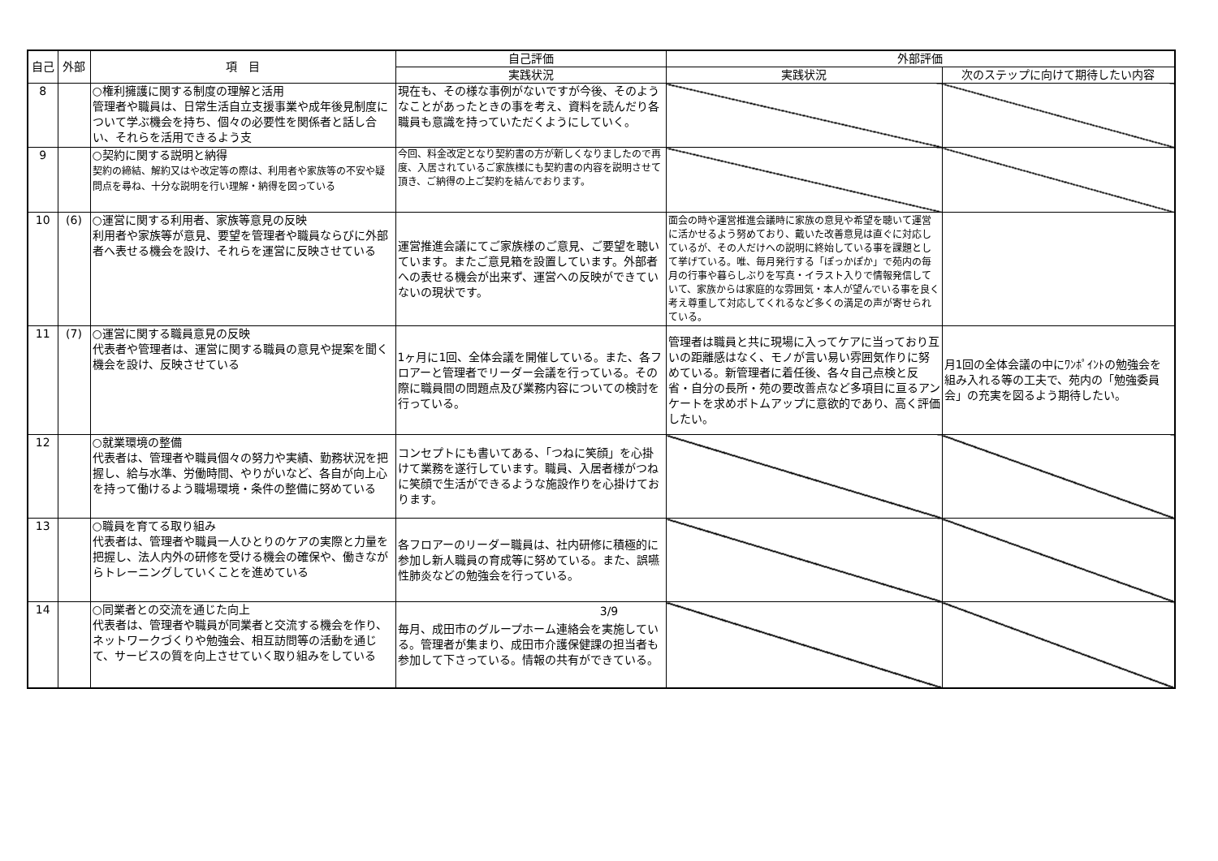| 自己 | 外部 | 項 目 | 自己評価 | 外部評価 | |
| --- | --- | --- | --- | --- | --- |
| | | | 実践状況 | 実践状況 | 次のステップに向けて期待したい内容 |
| 8 | | ○権利擁護に関する制度の理解と活用 管理者や職員は、日常生活自立支援事業や成年後見制度について学ぶ機会を持ち、個々の必要性を関係者と話し合い、それらを活用できるよう支 | 現在も、その様な事例がないですが今後、そのようなことがあったときの事を考え、資料を読んだり各職員も意識を持っていただくようにしていく。 | | |
| 9 | | ○契約に関する説明と納得 契約の締結、解約又はや改定等の際は、利用者や家族等の不安や疑問点を尋ね、十分な説明を行い理解・納得を図っている | 今回、料金改定となり契約書の方が新しくなりましたので再度、入居されているご家族様にも契約書の内容を説明させて頂き、ご納得の上ご契約を結んでおります。 | | |
| 10 | (6) | ○運営に関する利用者、家族等意見の反映 利用者や家族等が意見、要望を管理者や職員ならびに外部者へ表せる機会を設け、それらを運営に反映させている | 運営推進会議にてご家族様のご意見、ご要望を聴いています。またご意見箱を設置しています。外部者への表せる機会が出来ず、運営への反映ができていないの現状です。 | 面会の時や運営推進会議時に家族の意見や希望を聴いて運営に活かせるよう努めており、戴いた改善意見は直ぐに対応しているが、その人だけへの説明に終始している事を課題として挙げている。唯、毎月発行する「ぽっかぽか」で苑内の毎月の行事や暮らしぶりを写真・イラスト入りで情報発信していて、家族からは家庭的な雰囲気・本人が望んでいる事を良く考え尊重して対応してくれるなど多くの満足の声が寄せられている。 | |
| 11 | (7) | ○運営に関する職員意見の反映 代表者や管理者は、運営に関する職員の意見や提案を聞く機会を設け、反映させている | 1ヶ月に1回、全体会議を開催している。また、各フロアーと管理者でリーダー会議を行っている。その際に職員間の問題点及び業務内容についての検討を行っている。 | 管理者は職員と共に現場に入ってケアに当っており互いの距離感はなく、モノが言い易い雰囲気作りに努めている。新管理者に着任後、各々自己点検と反省・自分の長所・苑の要改善点など多項目に亘るアンケートを求めボトムアップに意欲的であり、高く評価したい。 | 月1回の全体会議の中にﾜﾝﾎﾟｲﾝﾄの勉強会を組み入れる等の工夫で、苑内の「勉強委員会」の充実を図るよう期待したい。 |
| 12 | | ○就業環境の整備 代表者は、管理者や職員個々の努力や実績、勤務状況を把握し、給与水準、労働時間、やりがいなど、各自が向上心を持って働けるよう職場環境・条件の整備に努めている | コンセプトにも書いてある、「つねに笑顔」を心掛けて業務を遂行しています。職員、入居者様がつねに笑顔で生活ができるような施設作りを心掛けております。 | | |
| 13 | | ○職員を育てる取り組み 代表者は、管理者や職員一人ひとりのケアの実際と力量を把握し、法人内外の研修を受ける機会の確保や、働きながらトレーニングしていくことを進めている | 各フロアーのリーダー職員は、社内研修に積極的に参加し新人職員の育成等に努めている。また、誤嚥性肺炎などの勉強会を行っている。 | | |
| 14 | | ○同業者との交流を通じた向上 代表者は、管理者や職員が同業者と交流する機会を作り、ネットワークづくりや勉強会、相互訪問等の活動を通じて、サービスの質を向上させていく取り組みをしている | 毎月、成田市のグループホーム連絡会を実施している。管理者が集まり、成田市介護保健課の担当者も参加して下さっている。情報の共有ができている。 | | |
3/9